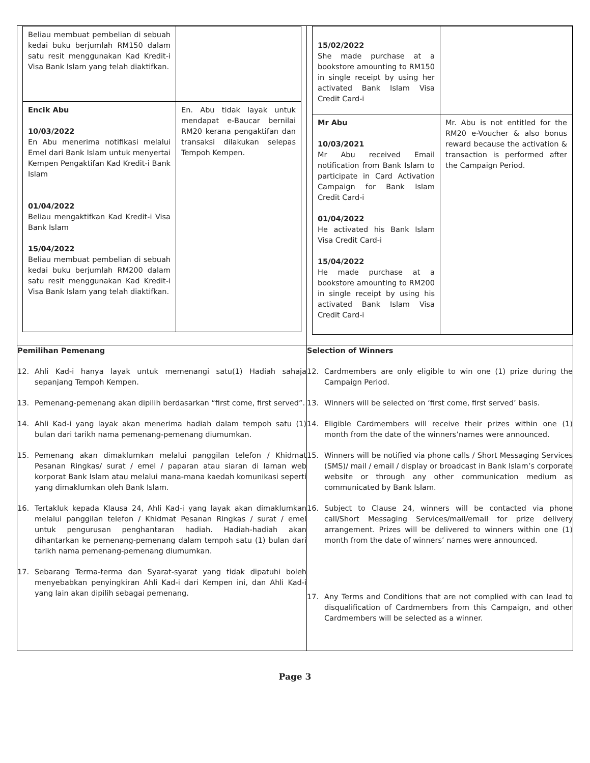| / Beliau membuat pembelian di sebuah kedai buku berjumlah RM150 dalam satu resit menggunakan Kad Kredit-i Visa Bank Islam yang telah diaktifkan. / / / Encik Abu 10/03/2022 En Abu menerima notifikasi melalui Emel dari Bank Islam untuk menyertai Kempen Pengaktifan Kad Kredit-i Bank Islam 01/04/2022 Beliau mengaktifkan Kad Kredit-i Visa Bank Islam 15/04/2022 Beliau membuat pembelian di sebuah kedai buku berjumlah RM200 dalam satu resit menggunakan Kad Kredit-i Visa Bank Islam yang telah diaktifkan. / En. Abu tidak layak untuk mendapat e-Baucar bernilai RM20 kerana pengaktifan dan transaksi dilakukan selepas Tempoh Kempen. / | / 15/02/2022 She made purchase at a bookstore amounting to RM150 in single receipt by using her activated Bank Islam Visa Credit Card-i / / / Mr Abu 10/03/2021 Mr Abu received Email notification from Bank Islam to participate in Card Activation Campaign for Bank Islam Credit Card-i 01/04/2022 He activated his Bank Islam Visa Credit Card-i 15/04/2022 He made purchase at a bookstore amounting to RM200 in single receipt by using his activated Bank Islam Visa Credit Card-i / Mr. Abu is not entitled for the RM20 e-Voucher & also bonus reward because the activation & transaction is performed after the Campaign Period. / |
| Pemilihan Pemenang 12. Ahli Kad-i hanya layak untuk memenangi satu(1) Hadiah sahaja sepanjang Tempoh Kempen. 13. Pemenang-pemenang akan dipilih berdasarkan “first come, first served”. 14. Ahli Kad-i yang layak akan menerima hadiah dalam tempoh satu (1) bulan dari tarikh nama pemenang-pemenang diumumkan. 15. Pemenang akan dimaklumkan melalui panggilan telefon / Khidmat Pesanan Ringkas/ surat / emel / paparan atau siaran di laman web korporat Bank Islam atau melalui mana-mana kaedah komunikasi seperti yang dimaklumkan oleh Bank Islam. 16. Tertakluk kepada Klausa 24, Ahli Kad-i yang layak akan dimaklumkan melalui panggilan telefon / Khidmat Pesanan Ringkas / surat / emel untuk pengurusan penghantaran hadiah. Hadiah-hadiah akan dihantarkan ke pemenang-pemenang dalam tempoh satu (1) bulan dari tarikh nama pemenang-pemenang diumumkan. 17. Sebarang Terma-terma dan Syarat-syarat yang tidak dipatuhi boleh menyebabkan penyingkiran Ahli Kad-i dari Kempen ini, dan Ahli Kad-i yang lain akan dipilih sebagai pemenang. | Selection of Winners 12. Cardmembers are only eligible to win one (1) prize during the Campaign Period. 13. Winners will be selected on ‘first come, first served’ basis. 14. Eligible Cardmembers will receive their prizes within one (1) month from the date of the winners’names were announced. 15. Winners will be notified via phone calls / Short Messaging Services (SMS)/ mail / email / display or broadcast in Bank Islam’s corporate website or through any other communication medium as communicated by Bank Islam. 16. Subject to Clause 24, winners will be contacted via phone call/Short Messaging Services/mail/email for prize delivery arrangement. Prizes will be delivered to winners within one (1) month from the date of winners’ names were announced. 17. Any Terms and Conditions that are not complied with can lead to disqualification of Cardmembers from this Campaign, and other Cardmembers will be selected as a winner. |
Page 3